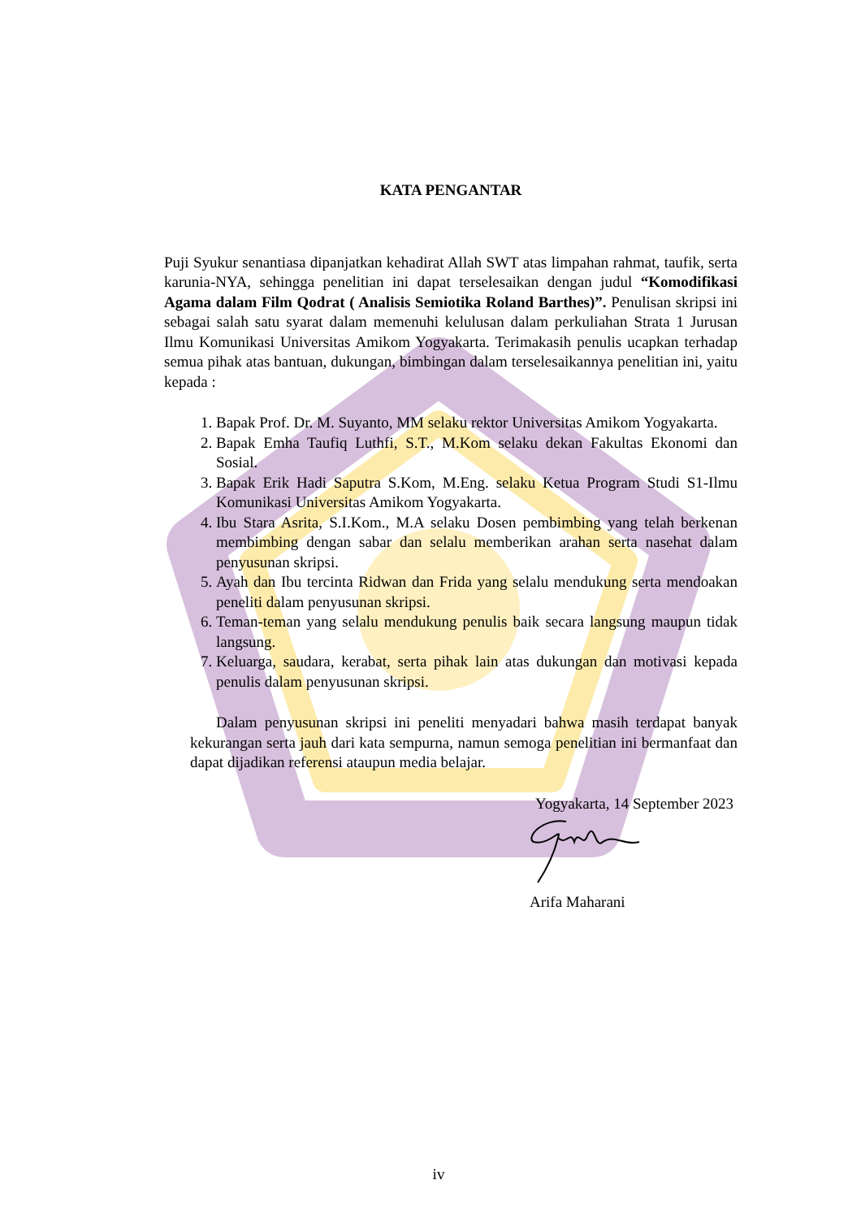KATA PENGANTAR
Puji Syukur senantiasa dipanjatkan kehadirat Allah SWT atas limpahan rahmat, taufik, serta karunia-NYA, sehingga penelitian ini dapat terselesaikan dengan judul “Komodifikasi Agama dalam Film Qodrat ( Analisis Semiotika Roland Barthes)”. Penulisan skripsi ini sebagai salah satu syarat dalam memenuhi kelulusan dalam perkuliahan Strata 1 Jurusan Ilmu Komunikasi Universitas Amikom Yogyakarta. Terimakasih penulis ucapkan terhadap semua pihak atas bantuan, dukungan, bimbingan dalam terselesaikannya penelitian ini, yaitu kepada :
1. Bapak Prof. Dr. M. Suyanto, MM selaku rektor Universitas Amikom Yogyakarta.
2. Bapak Emha Taufiq Luthfi, S.T., M.Kom selaku dekan Fakultas Ekonomi dan Sosial.
3. Bapak Erik Hadi Saputra S.Kom, M.Eng. selaku Ketua Program Studi S1-Ilmu Komunikasi Universitas Amikom Yogyakarta.
4. Ibu Stara Asrita, S.I.Kom., M.A selaku Dosen pembimbing yang telah berkenan membimbing dengan sabar dan selalu memberikan arahan serta nasehat dalam penyusunan skripsi.
5. Ayah dan Ibu tercinta Ridwan dan Frida yang selalu mendukung serta mendoakan peneliti dalam penyusunan skripsi.
6. Teman-teman yang selalu mendukung penulis baik secara langsung maupun tidak langsung.
7. Keluarga, saudara, kerabat, serta pihak lain atas dukungan dan motivasi kepada penulis dalam penyusunan skripsi.
Dalam penyusunan skripsi ini peneliti menyadari bahwa masih terdapat banyak kekurangan serta jauh dari kata sempurna, namun semoga penelitian ini bermanfaat dan dapat dijadikan referensi ataupun media belajar.
Yogyakarta, 14 September 2023
Arifa Maharani
iv